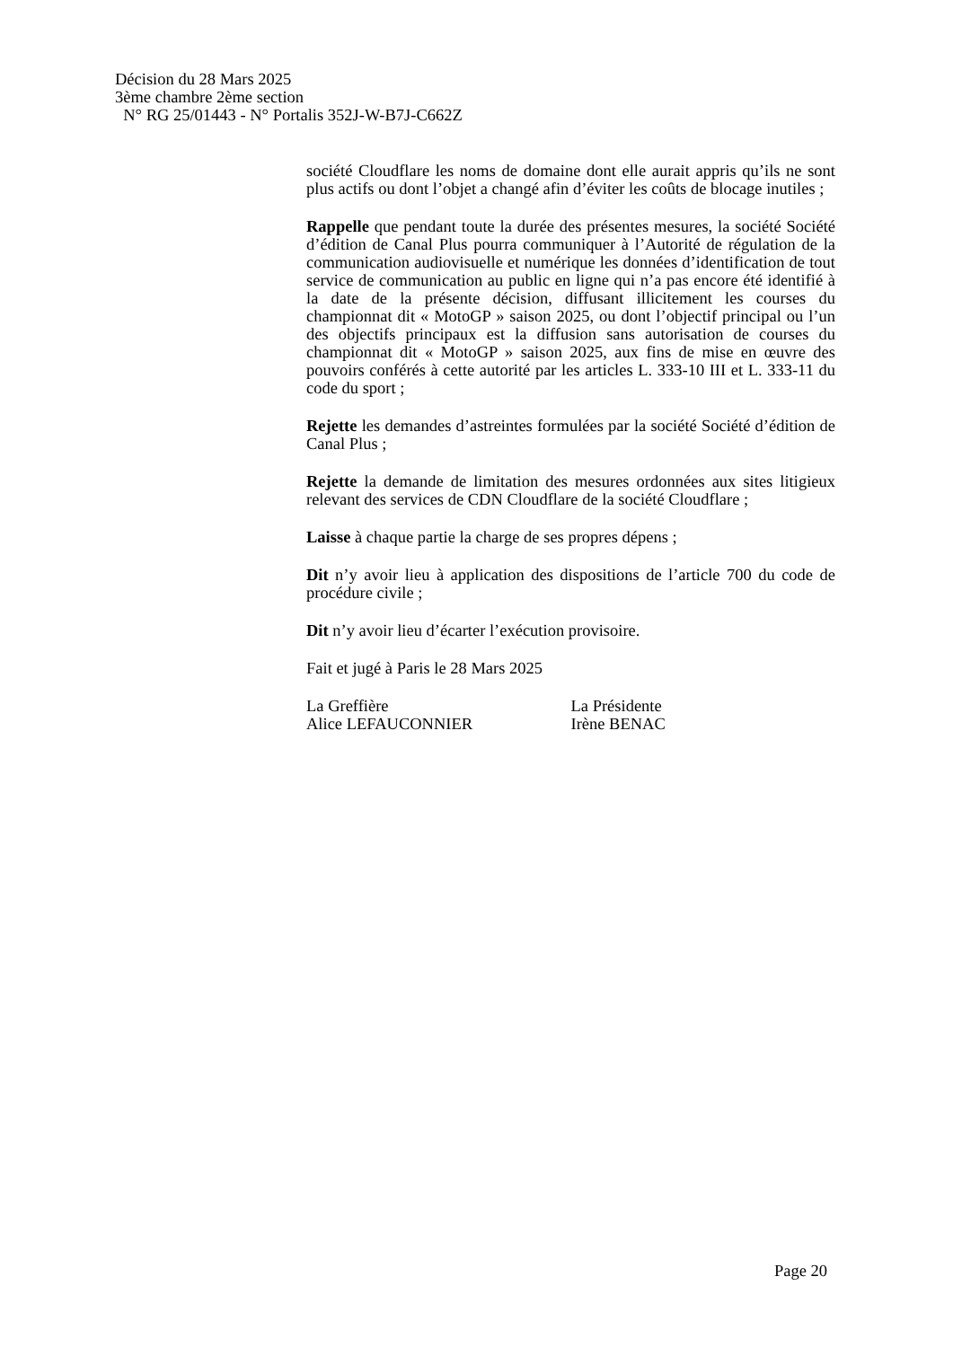Décision du 28 Mars 2025
3ème chambre 2ème section
N° RG 25/01443 - N° Portalis 352J-W-B7J-C662Z
société Cloudflare les noms de domaine dont elle aurait appris qu’ils ne sont plus actifs ou dont l’objet a changé afin d’éviter les coûts de blocage inutiles ;
Rappelle que pendant toute la durée des présentes mesures, la société Société d’édition de Canal Plus pourra communiquer à l’Autorité de régulation de la communication audiovisuelle et numérique les données d’identification de tout service de communication au public en ligne qui n’a pas encore été identifié à la date de la présente décision, diffusant illicitement les courses du championnat dit « MotoGP » saison 2025, ou dont l’objectif principal ou l’un des objectifs principaux est la diffusion sans autorisation de courses du championnat dit « MotoGP » saison 2025, aux fins de mise en œuvre des pouvoirs conférés à cette autorité par les articles L. 333-10 III et L. 333-11 du code du sport ;
Rejette les demandes d’astreintes formulées par la société Société d’édition de Canal Plus ;
Rejette la demande de limitation des mesures ordonnées aux sites litigieux relevant des services de CDN Cloudflare de la société Cloudflare ;
Laisse à chaque partie la charge de ses propres dépens ;
Dit n’y avoir lieu à application des dispositions de l’article 700 du code de procédure civile ;
Dit n’y avoir lieu d’écarter l’exécution provisoire.
Fait et jugé à Paris le 28 Mars 2025
La Greffière
Alice LEFAUCONNIER
La Présidente
Irène BENAC
Page 20